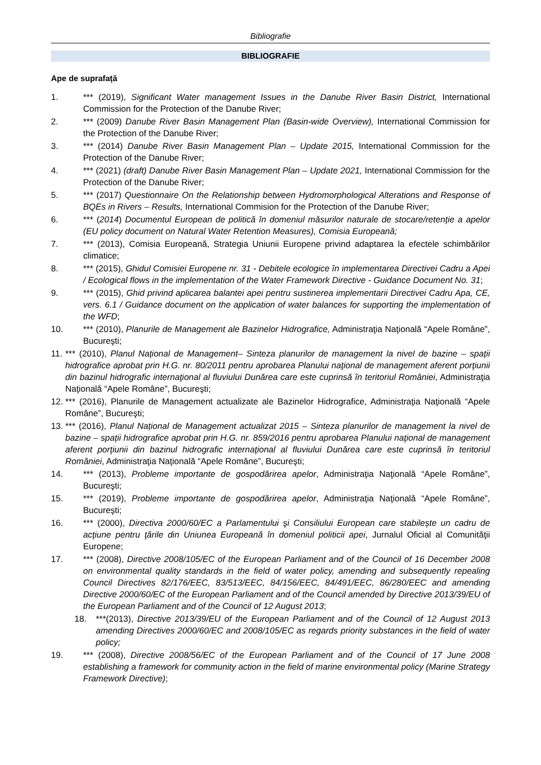Bibliografie
BIBLIOGRAFIE
Ape de suprafață
1. *** (2019), Significant Water management Issues in the Danube River Basin District, International Commission for the Protection of the Danube River;
2. *** (2009) Danube River Basin Management Plan (Basin-wide Overview), International Commission for the Protection of the Danube River;
3. *** (2014) Danube River Basin Management Plan – Update 2015, International Commission for the Protection of the Danube River;
4. *** (2021) (draft) Danube River Basin Management Plan – Update 2021, International Commission for the Protection of the Danube River;
5. *** (2017) Questionnaire On the Relationship between Hydromorphological Alterations and Response of BQEs in Rivers – Results, International Commision for the Protection of the Danube River;
6. *** (2014) Documentul European de politică în domeniul măsurilor naturale de stocare/retenție a apelor (EU policy document on Natural Water Retention Measures), Comisia Europeană;
7. *** (2013), Comisia Europeană, Strategia Uniunii Europene privind adaptarea la efectele schimbărilor climatice;
8. *** (2015), Ghidul Comisiei Europene nr. 31 - Debitele ecologice în implementarea Directivei Cadru a Apei / Ecological flows in the implementation of the Water Framework Directive - Guidance Document No. 31;
9. *** (2015), Ghid privind aplicarea balantei apei pentru sustinerea implementarii Directivei Cadru Apa, CE, vers. 6.1 / Guidance document on the application of water balances for supporting the implementation of the WFD;
10. *** (2010), Planurile de Management ale Bazinelor Hidrografice, Administraţia Naţională “Apele Române”, Bucureşti;
11. *** (2010), Planul Național de Management– Sinteza planurilor de management la nivel de bazine – spații hidrografice aprobat prin H.G. nr. 80/2011 pentru aprobarea Planului naţional de management aferent porţiunii din bazinul hidrografic internaţional al fluviului Dunărea care este cuprinsă în teritoriul României, Administraţia Naţională “Apele Române”, Bucureşti;
12. *** (2016), Planurile de Management actualizate ale Bazinelor Hidrografice, Administraţia Naţională “Apele Române”, Bucureşti;
13. *** (2016), Planul Național de Management actualizat 2015 – Sinteza planurilor de management la nivel de bazine – spații hidrografice aprobat prin H.G. nr. 859/2016 pentru aprobarea Planului naţional de management aferent porţiunii din bazinul hidrografic internaţional al fluviului Dunărea care este cuprinsă în teritoriul României, Administraţia Naţională “Apele Române”, Bucureşti;
14. *** (2013), Probleme importante de gospodărirea apelor, Administraţia Naţională “Apele Române”, Bucureşti;
15. *** (2019), Probleme importante de gospodărirea apelor, Administraţia Naţională “Apele Române”, Bucureşti;
16. *** (2000), Directiva 2000/60/EC a Parlamentului şi Consiliului European care stabilește un cadru de acţiune pentru ţările din Uniunea Europeană în domeniul politicii apei, Jurnalul Oficial al Comunităţii Europene;
17. *** (2008), Directive 2008/105/EC of the European Parliament and of the Council of 16 December 2008 on environmental quality standards in the field of water policy, amending and subsequently repealing Council Directives 82/176/EEC, 83/513/EEC, 84/156/EEC, 84/491/EEC, 86/280/EEC and amending Directive 2000/60/EC of the European Parliament and of the Council amended by Directive 2013/39/EU of the European Parliament and of the Council of 12 August 2013;
18. ***(2013), Directive 2013/39/EU of the European Parliament and of the Council of 12 August 2013 amending Directives 2000/60/EC and 2008/105/EC as regards priority substances in the field of water policy;
19. *** (2008), Directive 2008/56/EC of the European Parliament and of the Council of 17 June 2008 establishing a framework for community action in the field of marine environmental policy (Marine Strategy Framework Directive);